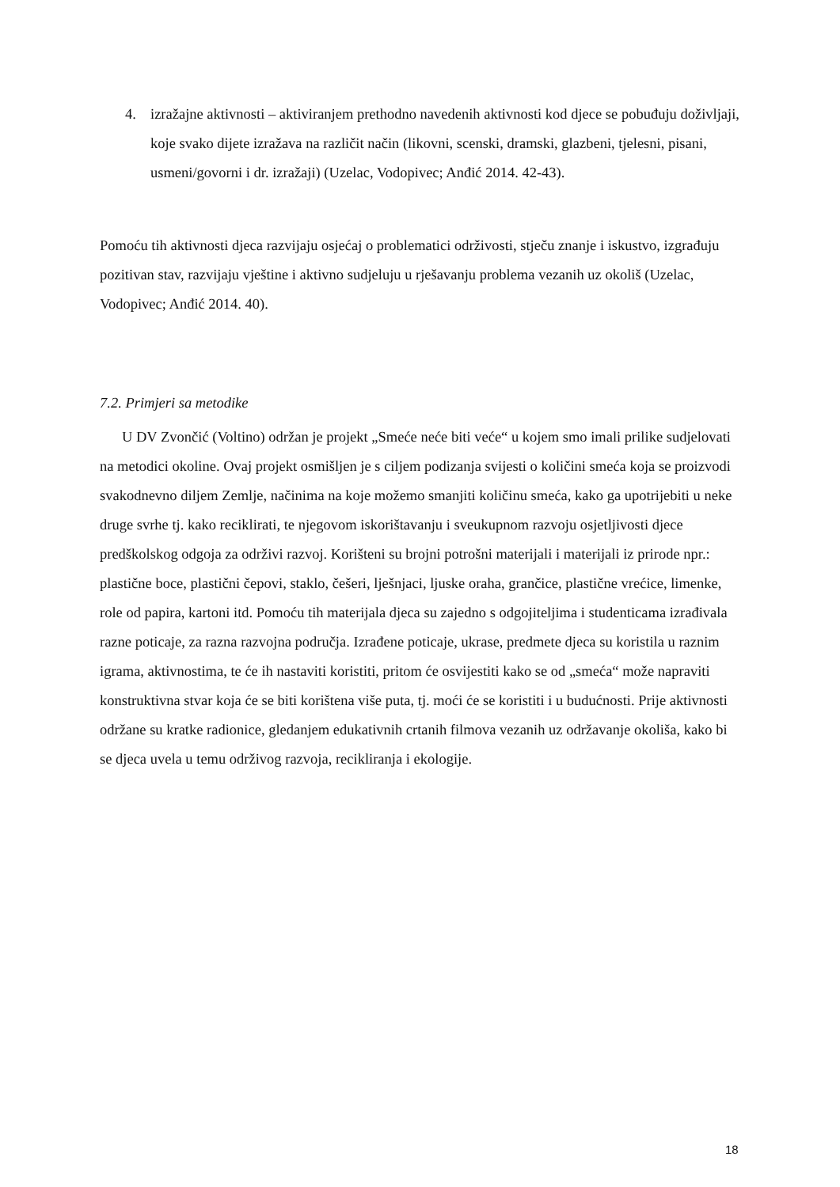4. izražajne aktivnosti – aktiviranjem prethodno navedenih aktivnosti kod djece se pobuđuju doživljaji, koje svako dijete izražava na različit način (likovni, scenski, dramski, glazbeni, tjelesni, pisani, usmeni/govorni i dr. izražaji) (Uzelac, Vodopivec; Anđić 2014. 42-43).
Pomoću tih aktivnosti djeca razvijaju osjećaj o problematici održivosti, stječu znanje i iskustvo, izgrađuju pozitivan stav, razvijaju vještine i aktivno sudjeluju u rješavanju problema vezanih uz okoliš (Uzelac, Vodopivec; Anđić 2014. 40).
7.2. Primjeri sa metodike
U DV Zvončić (Voltino) održan je projekt „Smeće neće biti veće“ u kojem smo imali prilike sudjelovati na metodici okoline. Ovaj projekt osmišljen je s ciljem podizanja svijesti o količini smeća koja se proizvodi svakodnevno diljem Zemlje, načinima na koje možemo smanjiti količinu smeća, kako ga upotrijebiti u neke druge svrhe tj. kako reciklirati, te njegovom iskorištavanju i sveukupnom razvoju osjetljivosti djece predškolskog odgoja za održivi razvoj. Korišteni su brojni potrošni materijali i materijali iz prirode npr.: plastične boce, plastični čepovi, staklo, češeri, lješnjaci, ljuske oraha, grančice, plastične vrećice, limenke, role od papira, kartoni itd. Pomoću tih materijala djeca su zajedno s odgojiteljima i studenticama izrađivala razne poticaje, za razna razvojna područja. Izrađene poticaje, ukrase, predmete djeca su koristila u raznim igrama, aktivnostima, te će ih nastaviti koristiti, pritom će osvijestiti kako se od „smeća“ može napraviti konstruktivna stvar koja će se biti korištena više puta, tj. moći će se koristiti i u budućnosti. Prije aktivnosti održane su kratke radionice, gledanjem edukativnih crtanih filmova vezanih uz održavanje okoliša, kako bi se djeca uvela u temu održivog razvoja, recikliranja i ekologije.
18